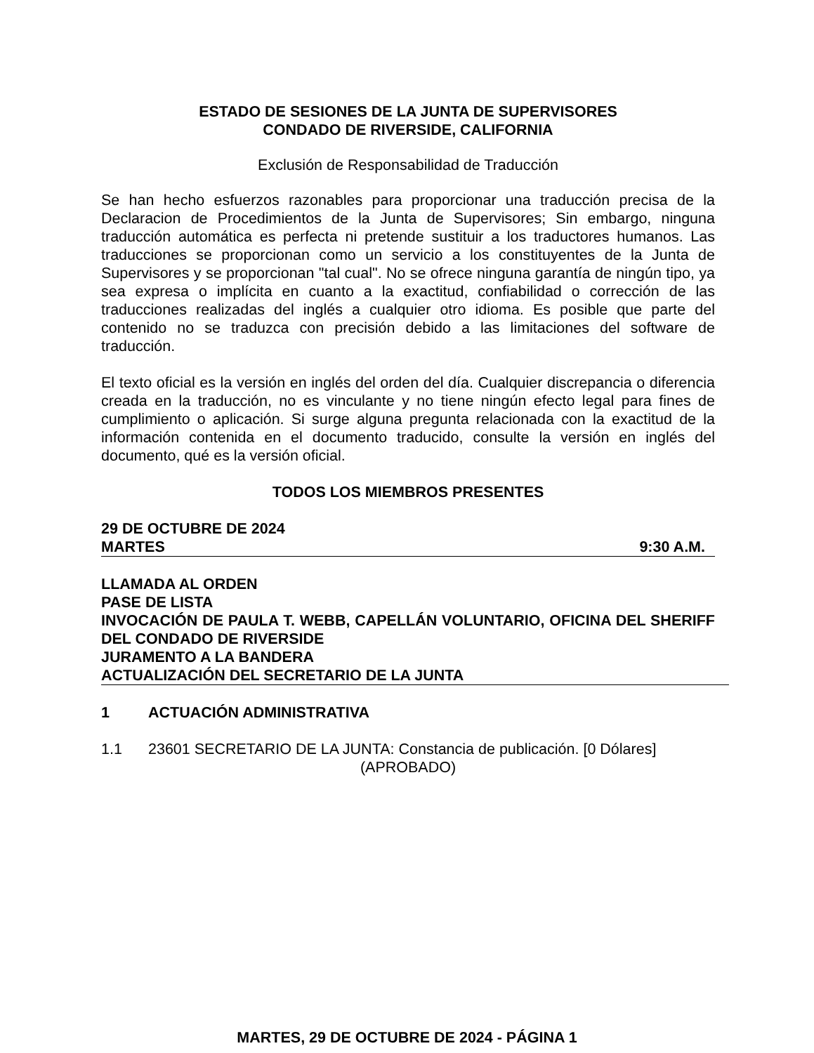ESTADO DE SESIONES DE LA JUNTA DE SUPERVISORES
CONDADO DE RIVERSIDE, CALIFORNIA
Exclusión de Responsabilidad de Traducción
Se han hecho esfuerzos razonables para proporcionar una traducción precisa de la Declaracion de Procedimientos de la Junta de Supervisores; Sin embargo, ninguna traducción automática es perfecta ni pretende sustituir a los traductores humanos. Las traducciones se proporcionan como un servicio a los constituyentes de la Junta de Supervisores y se proporcionan "tal cual". No se ofrece ninguna garantía de ningún tipo, ya sea expresa o implícita en cuanto a la exactitud, confiabilidad o corrección de las traducciones realizadas del inglés a cualquier otro idioma. Es posible que parte del contenido no se traduzca con precisión debido a las limitaciones del software de traducción.
El texto oficial es la versión en inglés del orden del día. Cualquier discrepancia o diferencia creada en la traducción, no es vinculante y no tiene ningún efecto legal para fines de cumplimiento o aplicación. Si surge alguna pregunta relacionada con la exactitud de la información contenida en el documento traducido, consulte la versión en inglés del documento, qué es la versión oficial.
TODOS LOS MIEMBROS PRESENTES
29 DE OCTUBRE DE 2024
MARTES 9:30 A.M.
LLAMADA AL ORDEN
PASE DE LISTA
INVOCACIÓN DE PAULA T. WEBB, CAPELLÁN VOLUNTARIO, OFICINA DEL SHERIFF DEL CONDADO DE RIVERSIDE
JURAMENTO A LA BANDERA
ACTUALIZACIÓN DEL SECRETARIO DE LA JUNTA
1 ACTUACIÓN ADMINISTRATIVA
1.1 23601 SECRETARIO DE LA JUNTA: Constancia de publicación. [0 Dólares]
(APROBADO)
MARTES, 29 DE OCTUBRE DE 2024 - PÁGINA 1